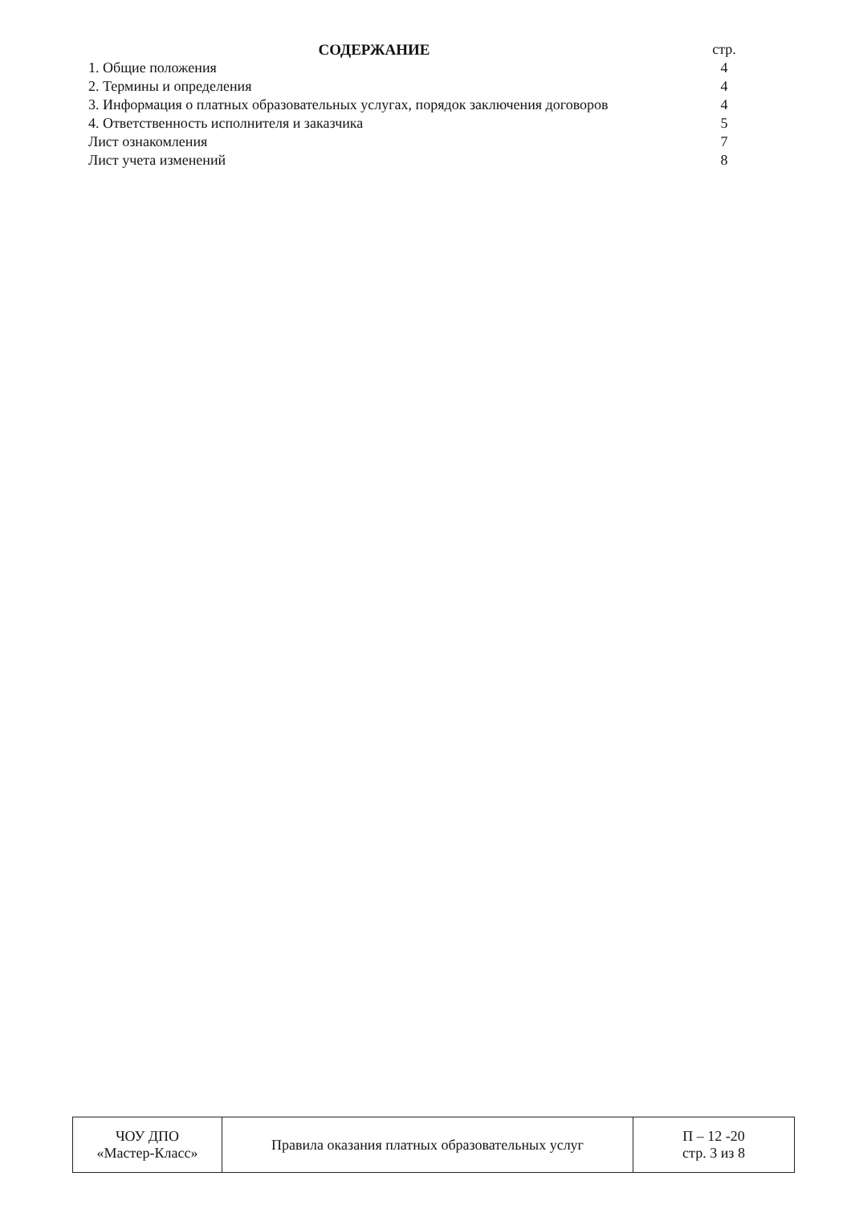| СОДЕРЖАНИЕ | стр. |
| 1. Общие положения | 4 |
| 2. Термины и определения | 4 |
| 3. Информация о платных образовательных услугах, порядок заключения договоров | 4 |
| 4. Ответственность исполнителя и заказчика | 5 |
| Лист ознакомления | 7 |
| Лист учета изменений | 8 |
| ЧОУ ДПО «Мастер-Класс» | Правила оказания платных образовательных услуг | П – 12 -20 стр. 3 из 8 |